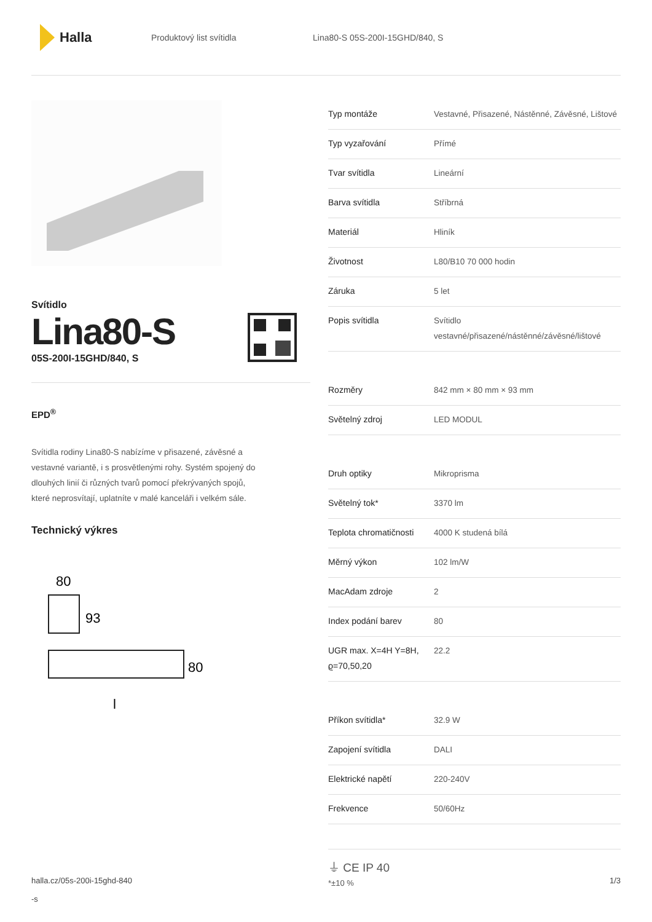Halla
Produktový list svítidla Lina80-S 05S-200I-15GHD/840, S
Svítidlo
Lina80-S
05S-200I-15GHD/840, S
EPD<sup>®</sup>
Svítidla rodiny Lina80-S nabízíme v přisazené, závěsné a vestavné variantě, i s prosvětlenými rohy. Systém spojený do dlouhých linií či různých tvarů pomocí překrývaných spojů, které neprosvítají, uplatníte v malé kanceláři i velkém sále.
Technický výkres
80
93
80
l
| Typ montáže | Vestavné, Přisazené, Nástěnné, Závěsné, Lištové |
| Typ vyzařování | Přímé |
| Tvar svítidla | Lineární |
| Barva svítidla | Stříbrná |
| Materiál | Hliník |
| Životnost | L80/B10 70 000 hodin |
| Záruka | 5 let |
| Popis svítidla | Svítidlo vestavné/přisazené/nástěnné/závěsné/lištové |
| Rozměry | 842 mm × 80 mm × 93 mm |
| Světelný zdroj | LED MODUL |
| Druh optiky | Mikroprisma |
| Světelný tok* | 3370 lm |
| Teplota chromatičnosti | 4000 K studená bílá |
| Měrný výkon | 102 lm/W |
| MacAdam zdroje | 2 |
| Index podání barev | 80 |
| UGR max. X=4H Y=8H, ϱ=70,50,20 | 22.2 |
| Příkon svítidla* | 32.9 W |
| Zapojení svítidla | DALI |
| Elektrické napětí | 220-240V |
| Frekvence | 50/60Hz |
⏚ CE IP 40
*±10 %
halla.cz/05s-200i-15ghd-840
-s
1/3